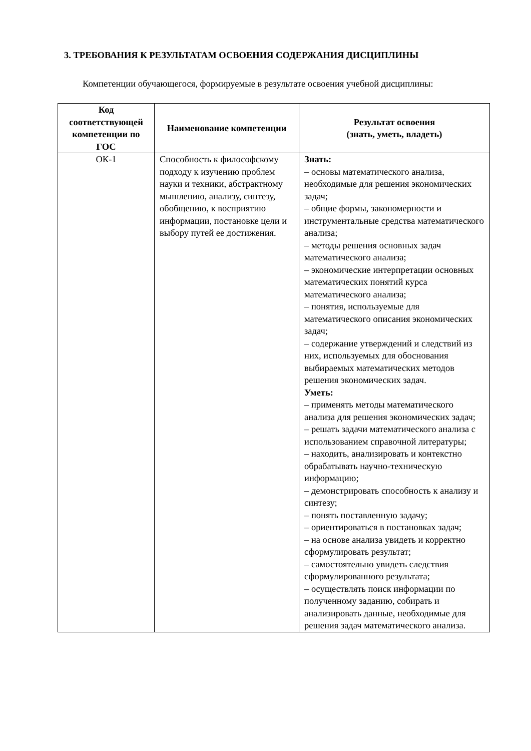3. ТРЕБОВАНИЯ К РЕЗУЛЬТАТАМ ОСВОЕНИЯ СОДЕРЖАНИЯ ДИСЦИПЛИНЫ
Компетенции обучающегося, формируемые в результате освоения учебной дисциплины:
| Код соответствующей компетенции по ГОС | Наименование компетенции | Результат освоения (знать, уметь, владеть) |
| --- | --- | --- |
| ОК-1 | Способность к философскому подходу к изучению проблем науки и техники, абстрактному мышлению, анализу, синтезу, обобщению, к восприятию информации, постановке цели и выбору путей ее достижения. | Знать: – основы математического анализа, необходимые для решения экономических задач; – общие формы, закономерности и инструментальные средства математического анализа; – методы решения основных задач математического анализа; – экономические интерпретации основных математических понятий курса математического анализа; – понятия, используемые для математического описания экономических задач; – содержание утверждений и следствий из них, используемых для обоснования выбираемых математических методов решения экономических задач. Уметь: – применять методы математического анализа для решения экономических задач; – решать задачи математического анализа с использованием справочной литературы; – находить, анализировать и контекстно обрабатывать научно-техническую информацию; – демонстрировать способность к анализу и синтезу; – понять поставленную задачу; – ориентироваться в постановках задач; – на основе анализа увидеть и корректно сформулировать результат; – самостоятельно увидеть следствия сформулированного результата; – осуществлять поиск информации по полученному заданию, собирать и анализировать данные, необходимые для решения задач математического анализа. |